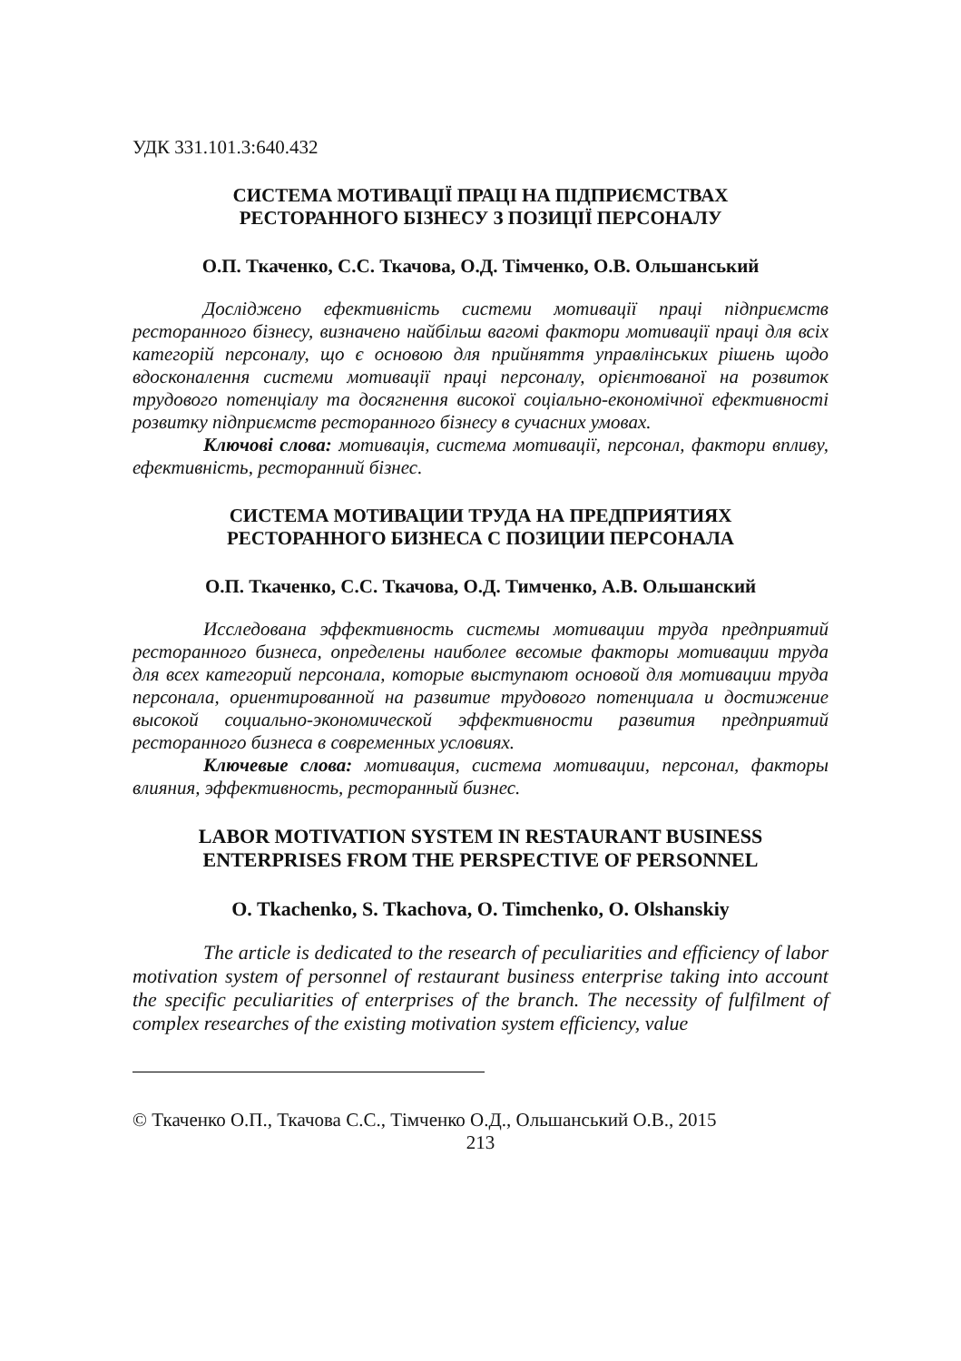УДК 331.101.3:640.432
СИСТЕМА МОТИВАЦІЇ ПРАЦІ НА ПІДПРИЄМСТВАХ
РЕСТОРАННОГО БІЗНЕСУ З ПОЗИЦІЇ ПЕРСОНАЛУ
О.П. Ткаченко, С.С. Ткачова, О.Д. Тімченко, О.В. Ольшанський
Досліджено ефективність системи мотивації праці підприємств ресторанного бізнесу, визначено найбільш вагомі фактори мотивації праці для всіх категорій персоналу, що є основою для прийняття управлінських рішень щодо вдосконалення системи мотивації праці персоналу, орієнтованої на розвиток трудового потенціалу та досягнення високої соціально-економічної ефективності розвитку підприємств ресторанного бізнесу в сучасних умовах.
Ключові слова: мотивація, система мотивації, персонал, фактори впливу, ефективність, ресторанний бізнес.
СИСТЕМА МОТИВАЦИИ ТРУДА НА ПРЕДПРИЯТИЯХ
РЕСТОРАННОГО БИЗНЕСА С ПОЗИЦИИ ПЕРСОНАЛА
О.П. Ткаченко, С.С. Ткачова, О.Д. Тимченко, А.В. Ольшанский
Исследована эффективность системы мотивации труда предприятий ресторанного бизнеса, определены наиболее весомые факторы мотивации труда для всех категорий персонала, которые выступают основой для мотивации труда персонала, ориентированной на развитие трудового потенциала и достижение высокой социально-экономической эффективности развития предприятий ресторанного бизнеса в современных условиях.
Ключевые слова: мотивация, система мотивации, персонал, факторы влияния, эффективность, ресторанный бизнес.
LABOR MOTIVATION SYSTEM IN RESTAURANT BUSINESS
ENTERPRISES FROM THE PERSPECTIVE OF PERSONNEL
O. Tkachenko, S. Tkachova, O. Timchenko, O. Olshanskiy
The article is dedicated to the research of peculiarities and efficiency of labor motivation system of personnel of restaurant business enterprise taking into account the specific peculiarities of enterprises of the branch. The necessity of fulfilment of complex researches of the existing motivation system efficiency, value
© Ткаченко О.П., Ткачова С.С., Тімченко О.Д., Ольшанський О.В., 2015
213